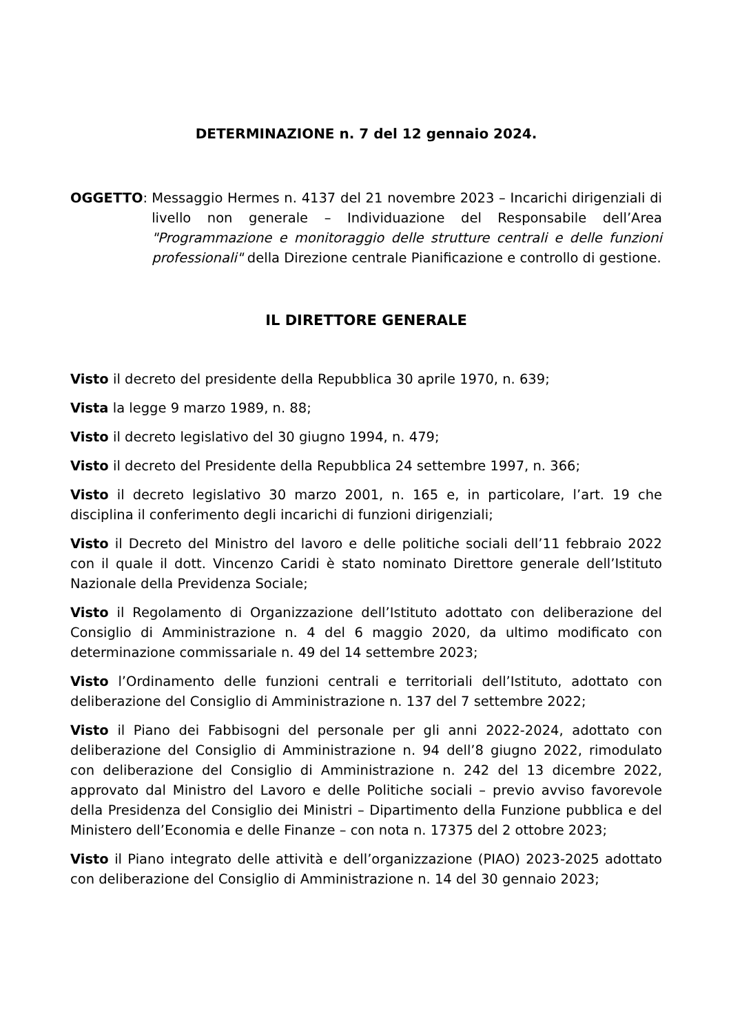DETERMINAZIONE n. 7 del 12 gennaio 2024.
OGGETTO: Messaggio Hermes n. 4137 del 21 novembre 2023 – Incarichi dirigenziali di livello non generale – Individuazione del Responsabile dell’Area "Programmazione e monitoraggio delle strutture centrali e delle funzioni professionali" della Direzione centrale Pianificazione e controllo di gestione.
IL DIRETTORE GENERALE
Visto il decreto del presidente della Repubblica 30 aprile 1970, n. 639;
Vista la legge 9 marzo 1989, n. 88;
Visto il decreto legislativo del 30 giugno 1994, n. 479;
Visto il decreto del Presidente della Repubblica 24 settembre 1997, n. 366;
Visto il decreto legislativo 30 marzo 2001, n. 165 e, in particolare, l’art. 19 che disciplina il conferimento degli incarichi di funzioni dirigenziali;
Visto il Decreto del Ministro del lavoro e delle politiche sociali dell’11 febbraio 2022 con il quale il dott. Vincenzo Caridi è stato nominato Direttore generale dell’Istituto Nazionale della Previdenza Sociale;
Visto il Regolamento di Organizzazione dell’Istituto adottato con deliberazione del Consiglio di Amministrazione n. 4 del 6 maggio 2020, da ultimo modificato con determinazione commissariale n. 49 del 14 settembre 2023;
Visto l’Ordinamento delle funzioni centrali e territoriali dell’Istituto, adottato con deliberazione del Consiglio di Amministrazione n. 137 del 7 settembre 2022;
Visto il Piano dei Fabbisogni del personale per gli anni 2022-2024, adottato con deliberazione del Consiglio di Amministrazione n. 94 dell’8 giugno 2022, rimodulato con deliberazione del Consiglio di Amministrazione n. 242 del 13 dicembre 2022, approvato dal Ministro del Lavoro e delle Politiche sociali – previo avviso favorevole della Presidenza del Consiglio dei Ministri – Dipartimento della Funzione pubblica e del Ministero dell’Economia e delle Finanze – con nota n. 17375 del 2 ottobre 2023;
Visto il Piano integrato delle attività e dell’organizzazione (PIAO) 2023-2025 adottato con deliberazione del Consiglio di Amministrazione n. 14 del 30 gennaio 2023;